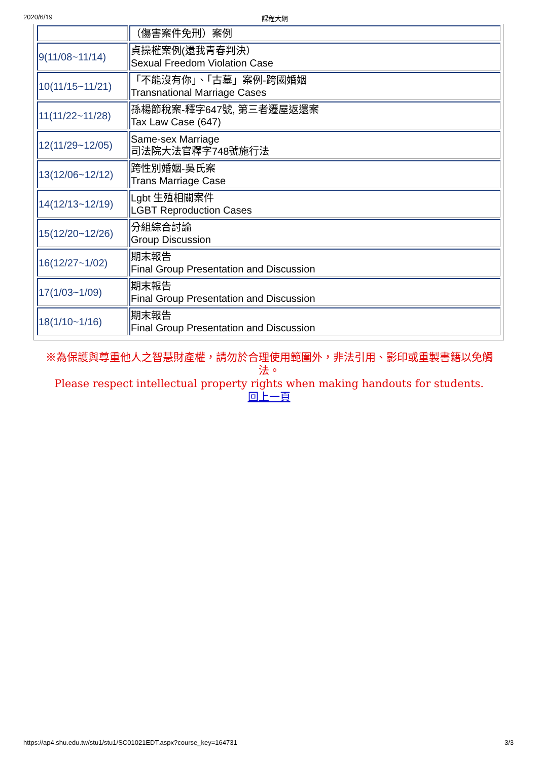2020/6/19 課程大綱
| | （傷害案件免刑）案例 |
| 9(11/08~11/14) | 貞操權案例(還我青春判決） Sexual Freedom Violation Case |
| 10(11/15~11/21) | 「不能沒有你」、「古墓」案例-跨國婚姻 Transnational Marriage Cases |
| 11(11/22~11/28) | 孫楊節稅案-釋字647號, 第三者遷屋返還案 Tax Law Case (647) |
| 12(11/29~12/05) | Same-sex Marriage 司法院大法官釋字748號施行法 |
| 13(12/06~12/12) | 跨性別婚姻-吳氏案 Trans Marriage Case |
| 14(12/13~12/19) | Lgbt 生殖相關案件 LGBT Reproduction Cases |
| 15(12/20~12/26) | 分組綜合討論 Group Discussion |
| 16(12/27~1/02) | 期末報告 Final Group Presentation and Discussion |
| 17(1/03~1/09) | 期末報告 Final Group Presentation and Discussion |
| 18(1/10~1/16) | 期末報告 Final Group Presentation and Discussion |
※為保護與尊重他人之智慧財產權，請勿於合理使用範圍外，非法引用、影印或重製書籍以免觸法。
Please respect intellectual property rights when making handouts for students.
回上一頁
https://ap4.shu.edu.tw/stu1/stu1/SC01021EDT.aspx?course_key=164731 3/3